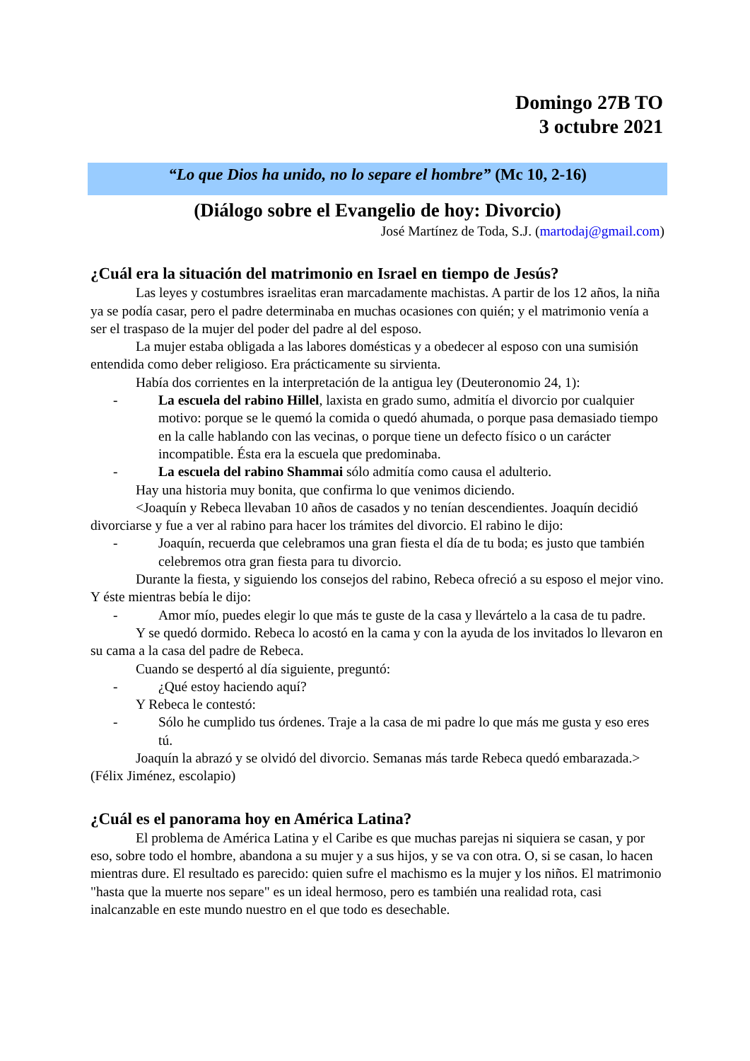Domingo 27B TO
3 octubre 2021
“Lo que Dios ha unido, no lo separe el hombre” (Mc 10, 2-16)
(Diálogo sobre el Evangelio de hoy: Divorcio)
José Martínez de Toda, S.J. (martodaj@gmail.com)
¿Cuál era la situación del matrimonio en Israel en tiempo de Jesús?
Las leyes y costumbres israelitas eran marcadamente machistas. A partir de los 12 años, la niña ya se podía casar, pero el padre determinaba en muchas ocasiones con quién; y el matrimonio venía a ser el traspaso de la mujer del poder del padre al del esposo.
La mujer estaba obligada a las labores domésticas y a obedecer al esposo con una sumisión entendida como deber religioso. Era prácticamente su sirvienta.
Había dos corrientes en la interpretación de la antigua ley (Deuteronomio 24, 1):
- La escuela del rabino Hillel, laxista en grado sumo, admitía el divorcio por cualquier motivo: porque se le quemó la comida o quedó ahumada, o porque pasa demasiado tiempo en la calle hablando con las vecinas, o porque tiene un defecto físico o un carácter incompatible. Ésta era la escuela que predominaba.
- La escuela del rabino Shammai sólo admitía como causa el adulterio.
Hay una historia muy bonita, que confirma lo que venimos diciendo.
<Joaquín y Rebeca llevaban 10 años de casados y no tenían descendientes. Joaquín decidió divorciarse y fue a ver al rabino para hacer los trámites del divorcio. El rabino le dijo:
- Joaquín, recuerda que celebramos una gran fiesta el día de tu boda; es justo que también celebremos otra gran fiesta para tu divorcio.
Durante la fiesta, y siguiendo los consejos del rabino, Rebeca ofreció a su esposo el mejor vino. Y éste mientras bebía le dijo:
- Amor mío, puedes elegir lo que más te guste de la casa y llevártelo a la casa de tu padre.
Y se quedó dormido. Rebeca lo acostó en la cama y con la ayuda de los invitados lo llevaron en su cama a la casa del padre de Rebeca.
Cuando se despertó al día siguiente, preguntó:
- ¿Qué estoy haciendo aquí?
Y Rebeca le contestó:
- Sólo he cumplido tus órdenes. Traje a la casa de mi padre lo que más me gusta y eso eres tú.
Joaquín la abrazó y se olvidó del divorcio. Semanas más tarde Rebeca quedó embarazada.> (Félix Jiménez, escolapio)
¿Cuál es el panorama hoy en América Latina?
El problema de América Latina y el Caribe es que muchas parejas ni siquiera se casan, y por eso, sobre todo el hombre, abandona a su mujer y a sus hijos, y se va con otra. O, si se casan, lo hacen mientras dure. El resultado es parecido: quien sufre el machismo es la mujer y los niños. El matrimonio "hasta que la muerte nos separe" es un ideal hermoso, pero es también una realidad rota, casi inalcanzable en este mundo nuestro en el que todo es desechable.